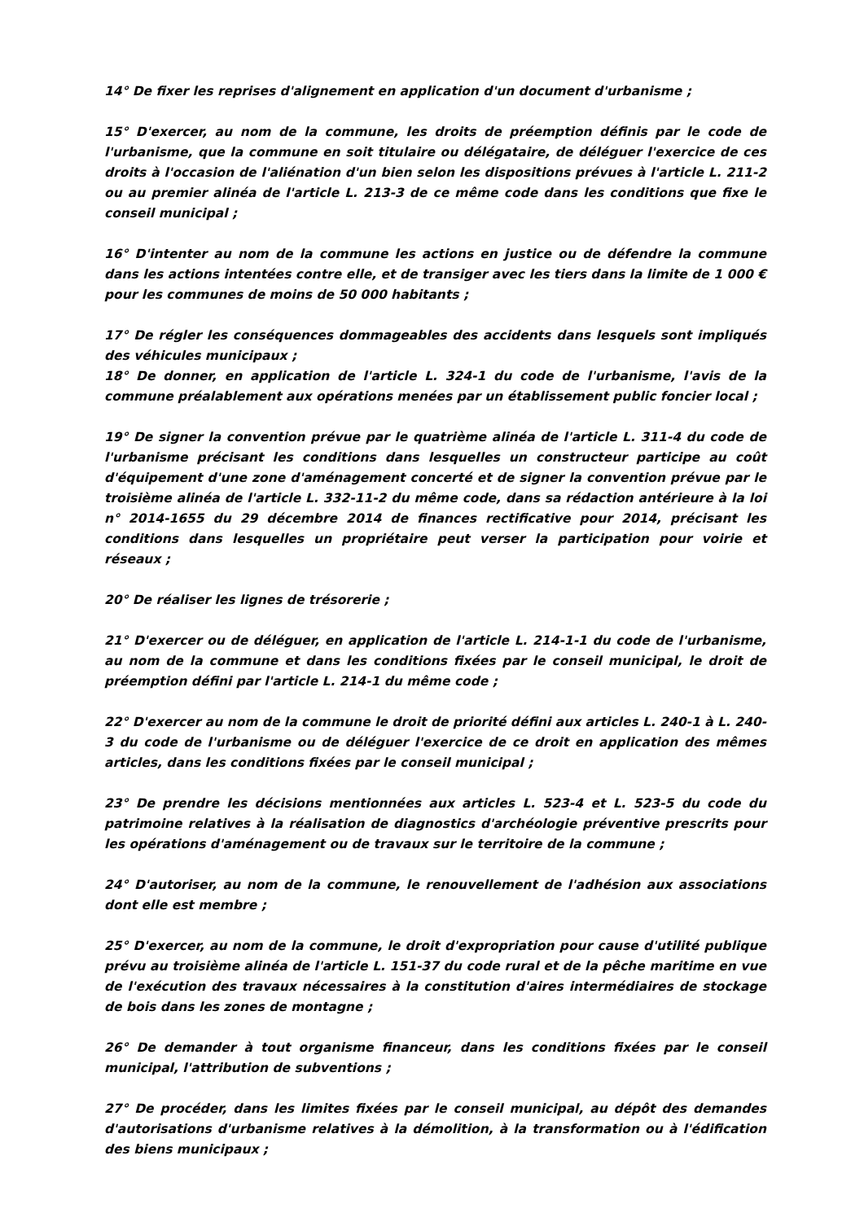14° De fixer les reprises d'alignement en application d'un document d'urbanisme ;
15° D'exercer, au nom de la commune, les droits de préemption définis par le code de l'urbanisme, que la commune en soit titulaire ou délégataire, de déléguer l'exercice de ces droits à l'occasion de l'aliénation d'un bien selon les dispositions prévues à l'article L. 211-2 ou au premier alinéa de l'article L. 213-3 de ce même code dans les conditions que fixe le conseil municipal ;
16° D'intenter au nom de la commune les actions en justice ou de défendre la commune dans les actions intentées contre elle, et de transiger avec les tiers dans la limite de 1 000 € pour les communes de moins de 50 000 habitants ;
17° De régler les conséquences dommageables des accidents dans lesquels sont impliqués des véhicules municipaux ;
18° De donner, en application de l'article L. 324-1 du code de l'urbanisme, l'avis de la commune préalablement aux opérations menées par un établissement public foncier local ;
19° De signer la convention prévue par le quatrième alinéa de l'article L. 311-4 du code de l'urbanisme précisant les conditions dans lesquelles un constructeur participe au coût d'équipement d'une zone d'aménagement concerté et de signer la convention prévue par le troisième alinéa de l'article L. 332-11-2 du même code, dans sa rédaction antérieure à la loi n° 2014-1655 du 29 décembre 2014 de finances rectificative pour 2014, précisant les conditions dans lesquelles un propriétaire peut verser la participation pour voirie et réseaux ;
20° De réaliser les lignes de trésorerie ;
21° D'exercer ou de déléguer, en application de l'article L. 214-1-1 du code de l'urbanisme, au nom de la commune et dans les conditions fixées par le conseil municipal, le droit de préemption défini par l'article L. 214-1 du même code ;
22° D'exercer au nom de la commune le droit de priorité défini aux articles L. 240-1 à L. 240-3 du code de l'urbanisme ou de déléguer l'exercice de ce droit en application des mêmes articles, dans les conditions fixées par le conseil municipal ;
23° De prendre les décisions mentionnées aux articles L. 523-4 et L. 523-5 du code du patrimoine relatives à la réalisation de diagnostics d'archéologie préventive prescrits pour les opérations d'aménagement ou de travaux sur le territoire de la commune ;
24° D'autoriser, au nom de la commune, le renouvellement de l'adhésion aux associations dont elle est membre ;
25° D'exercer, au nom de la commune, le droit d'expropriation pour cause d'utilité publique prévu au troisième alinéa de l'article L. 151-37 du code rural et de la pêche maritime en vue de l'exécution des travaux nécessaires à la constitution d'aires intermédiaires de stockage de bois dans les zones de montagne ;
26° De demander à tout organisme financeur, dans les conditions fixées par le conseil municipal, l'attribution de subventions ;
27° De procéder, dans les limites fixées par le conseil municipal, au dépôt des demandes d'autorisations d'urbanisme relatives à la démolition, à la transformation ou à l'édification des biens municipaux ;